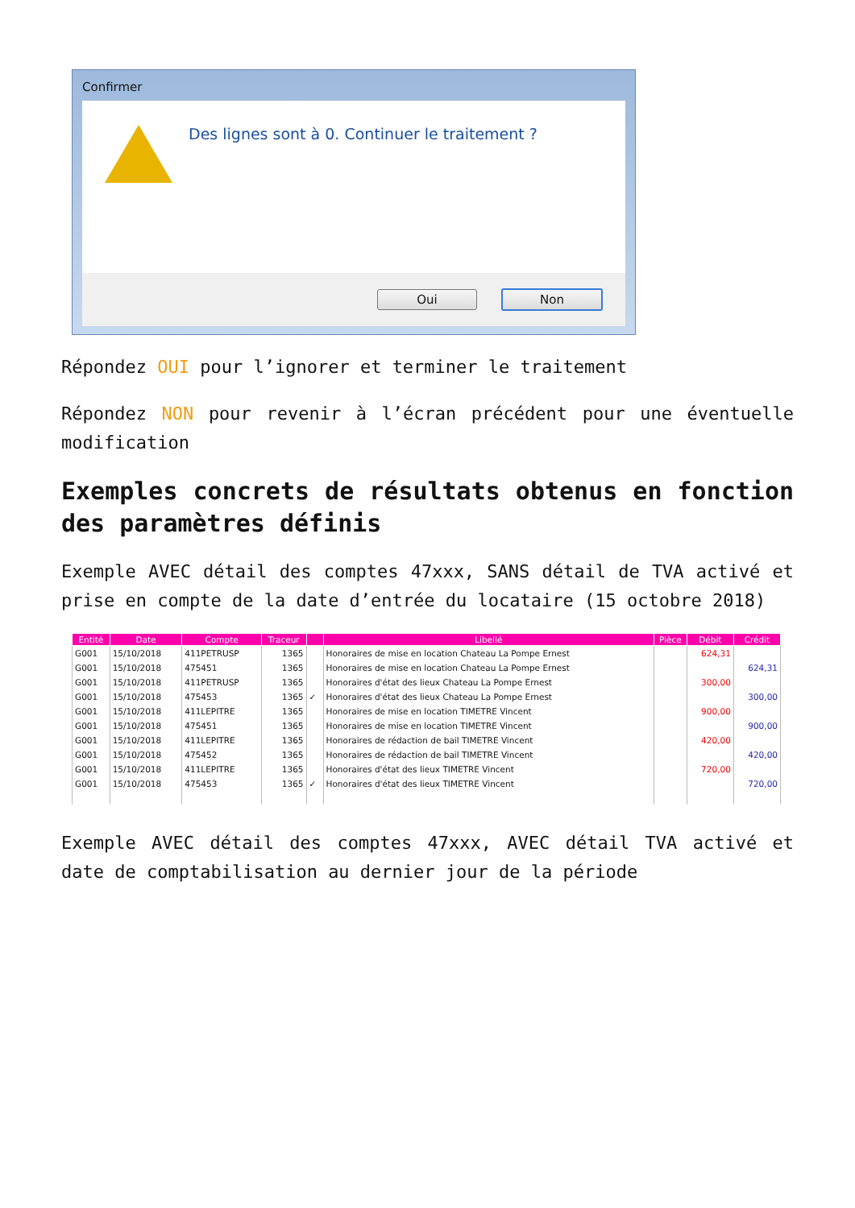Confirmer
Des lignes sont à 0. Continuer le traitement ?
Oui Non
Répondez OUI pour l’ignorer et terminer le traitement
Répondez NON pour revenir à l’écran précédent pour une éventuelle modification
Exemples concrets de résultats obtenus en fonction des paramètres définis
Exemple AVEC détail des comptes 47xxx, SANS détail de TVA activé et prise en compte de la date d’entrée du locataire (15 octobre 2018)
| Entité | Date | Compte | Traceur | | Libellé | Pièce | Débit | Crédit |
| --- | --- | --- | --- | --- | --- | --- | --- | --- |
| G001 | 15/10/2018 | 411PETRUSP | 1365 | | Honoraires de mise en location Chateau La Pompe Ernest | | 624,31 | |
| G001 | 15/10/2018 | 475451 | 1365 | | Honoraires de mise en location Chateau La Pompe Ernest | | | 624,31 |
| G001 | 15/10/2018 | 411PETRUSP | 1365 | | Honoraires d'état des lieux Chateau La Pompe Ernest | | 300,00 | |
| G001 | 15/10/2018 | 475453 | 1365 | ✓ | Honoraires d'état des lieux Chateau La Pompe Ernest | | | 300,00 |
| G001 | 15/10/2018 | 411LEPITRE | 1365 | | Honoraires de mise en location TIMETRE Vincent | | 900,00 | |
| G001 | 15/10/2018 | 475451 | 1365 | | Honoraires de mise en location TIMETRE Vincent | | | 900,00 |
| G001 | 15/10/2018 | 411LEPITRE | 1365 | | Honoraires de rédaction de bail TIMETRE Vincent | | 420,00 | |
| G001 | 15/10/2018 | 475452 | 1365 | | Honoraires de rédaction de bail TIMETRE Vincent | | | 420,00 |
| G001 | 15/10/2018 | 411LEPITRE | 1365 | | Honoraires d'état des lieux TIMETRE Vincent | | 720,00 | |
| G001 | 15/10/2018 | 475453 | 1365 | ✓ | Honoraires d'état des lieux TIMETRE Vincent | | | 720,00 |
Exemple AVEC détail des comptes 47xxx, AVEC détail TVA activé et date de comptabilisation au dernier jour de la période